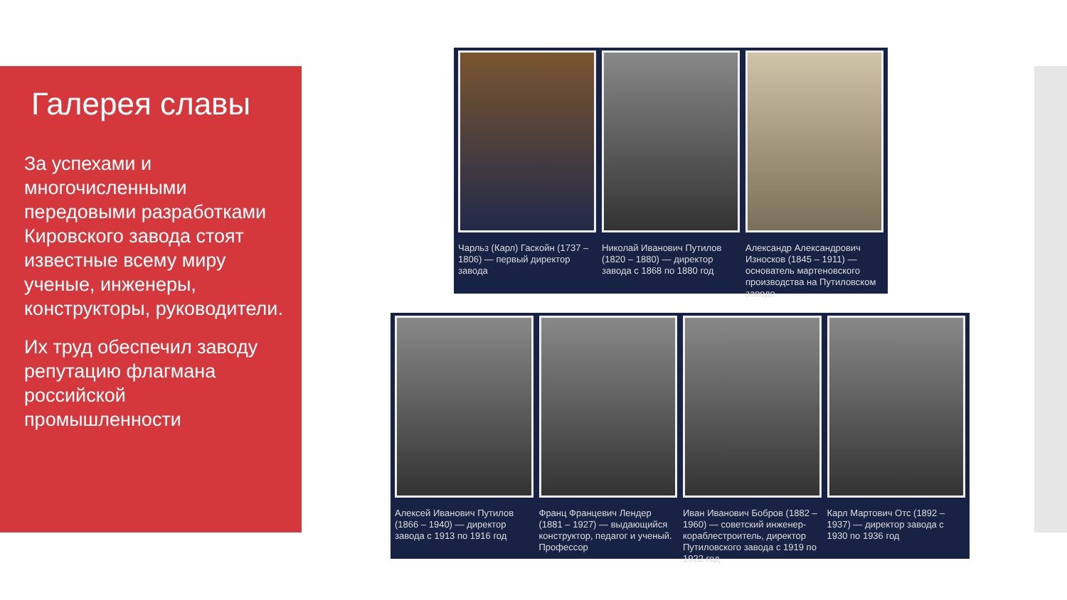Галерея славы
За успехами и многочисленными передовыми разработками Кировского завода стоят известные всему миру ученые, инженеры, конструкторы, руководители.
Их труд обеспечил заводу репутацию флагмана российской промышленности
Чарльз (Карл) Гаскойн (1737 – 1806) — первый директор завода
Николай Иванович Путилов (1820 – 1880) — директор завода с 1868 по 1880 год
Александр Александрович Износков (1845 – 1911) — основатель мартеновского производства на Путиловском заводе
Алексей Иванович Путилов (1866 – 1940) — директор завода с 1913 по 1916 год
Франц Францевич Лендер (1881 – 1927) — выдающийся конструктор, педагог и ученый. Профессор
Иван Иванович Бобров (1882 – 1960) — советский инженер-кораблестроитель, директор Путиловского завода с 1919 по 1922 год
Карл Мартович Отс (1892 – 1937) — директор завода с 1930 по 1936 год